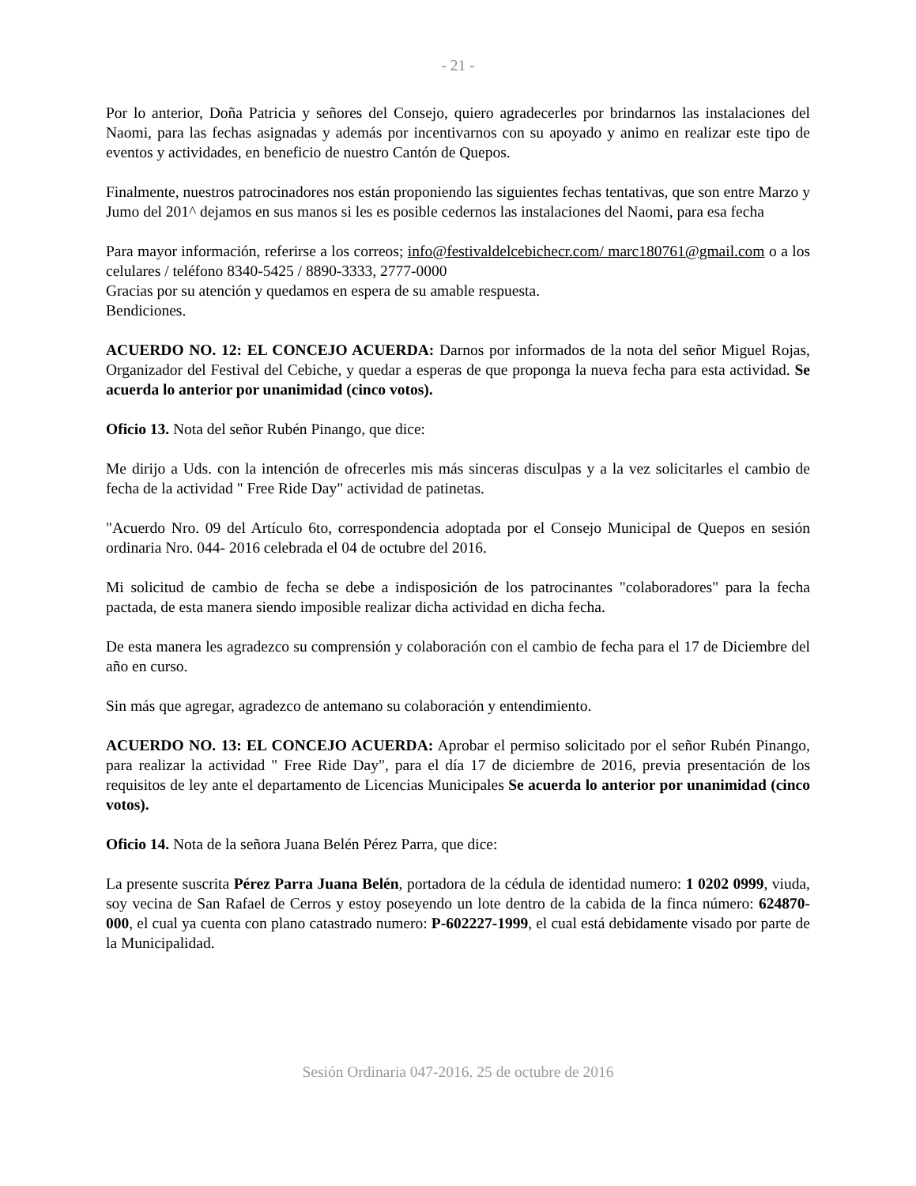- 21 -
Por lo anterior, Doña Patricia y señores del Consejo, quiero agradecerles por brindarnos las instalaciones del Naomi, para las fechas asignadas y además por incentivarnos con su apoyado y animo en realizar este tipo de eventos y actividades, en beneficio de nuestro Cantón de Quepos.
Finalmente, nuestros patrocinadores nos están proponiendo las siguientes fechas tentativas, que son entre Marzo y Jumo del 201^ dejamos en sus manos si les es posible cedernos las instalaciones del Naomi, para esa fecha
Para mayor información, referirse a los correos; info@festivaldelcebichecr.com/ marc180761@gmail.com o a los celulares / teléfono 8340-5425 / 8890-3333, 2777-0000
Gracias por su atención y quedamos en espera de su amable respuesta.
Bendiciones.
ACUERDO NO. 12: EL CONCEJO ACUERDA: Darnos por informados de la nota del señor Miguel Rojas, Organizador del Festival del Cebiche, y quedar a esperas de que proponga la nueva fecha para esta actividad. Se acuerda lo anterior por unanimidad (cinco votos).
Oficio 13. Nota del señor Rubén Pinango, que dice:
Me dirijo a Uds. con la intención de ofrecerles mis más sinceras disculpas y a la vez solicitarles el cambio de fecha de la actividad " Free Ride Day" actividad de patinetas.
"Acuerdo Nro. 09 del Artículo 6to, correspondencia adoptada por el Consejo Municipal de Quepos en sesión ordinaria Nro. 044- 2016 celebrada el 04 de octubre del 2016.
Mi solicitud de cambio de fecha se debe a indisposición de los patrocinantes "colaboradores" para la fecha pactada, de esta manera siendo imposible realizar dicha actividad en dicha fecha.
De esta manera les agradezco su comprensión y colaboración con el cambio de fecha para el 17 de Diciembre del año en curso.
Sin más que agregar, agradezco de antemano su colaboración y entendimiento.
ACUERDO NO. 13: EL CONCEJO ACUERDA: Aprobar el permiso solicitado por el señor Rubén Pinango, para realizar la actividad " Free Ride Day", para el día 17 de diciembre de 2016, previa presentación de los requisitos de ley ante el departamento de Licencias Municipales Se acuerda lo anterior por unanimidad (cinco votos).
Oficio 14. Nota de la señora Juana Belén Pérez Parra, que dice:
La presente suscrita Pérez Parra Juana Belén, portadora de la cédula de identidad numero: 1 0202 0999, viuda, soy vecina de San Rafael de Cerros y estoy poseyendo un lote dentro de la cabida de la finca número: 624870-000, el cual ya cuenta con plano catastrado numero: P-602227-1999, el cual está debidamente visado por parte de la Municipalidad.
Sesión Ordinaria 047-2016. 25 de octubre de 2016